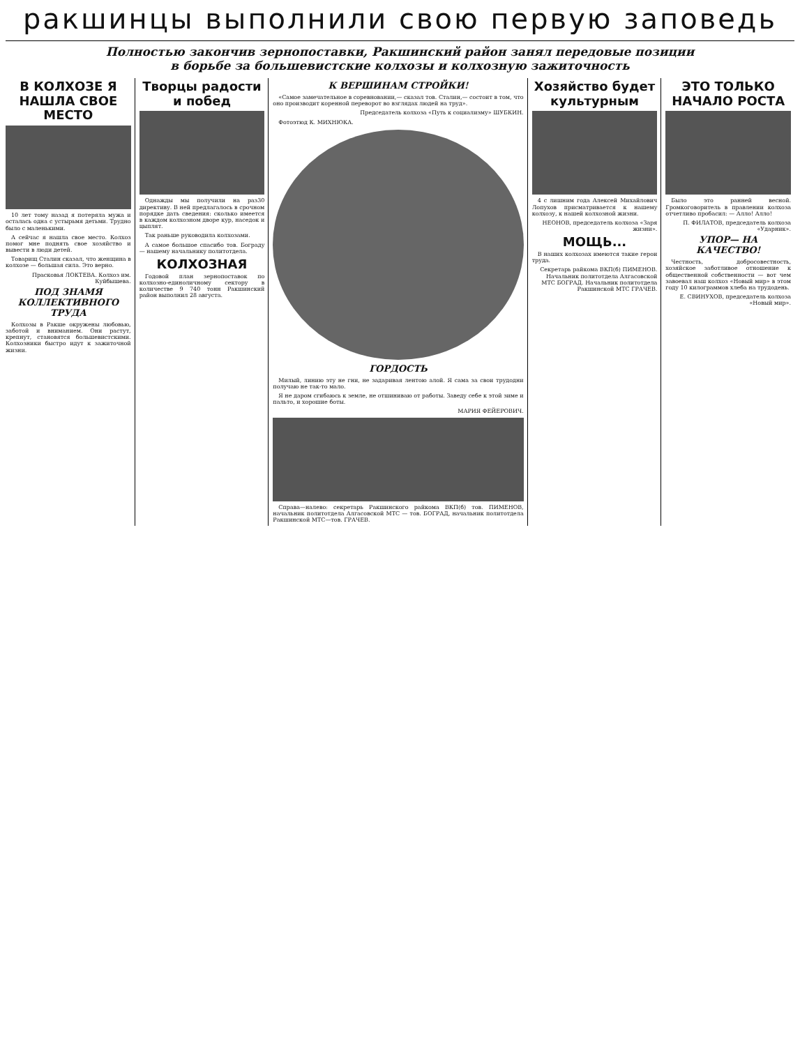ракшинцы выполнили свою первую заповедь
Полностью закончив зернопоставки, Ракшинский район занял передовые позиции
в борьбе за большевистские колхозы и колхозную зажиточность
В КОЛХОЗЕ Я НАШЛА СВОЕ МЕСТО
10 лет тому назад я потеряла мужа и осталась одна с устырьмя детьми. Трудно было с маленькими.
А сейчас я нашла свое место. Колхоз помог мне поднять свое хозяйство и вывести в люди детей.
Товарищ Сталин сказал, что женщина в колхозе — большая сила. Это верно.
Прасковья ЛОКТЕВА. Колхоз им. Куйбышева.
ПОД ЗНАМЯ КОЛЛЕКТИВНОГО ТРУДА
Колхозы в Ракше окружены любовью, заботой и вниманием. Они растут, крепнут, становятся большевистскими. Колхозники быстро идут к зажиточной жизни.
Творцы радости и побед
Однажды мы получили на раз30 директиву. В ней предлагалось в срочном порядке дать сведения: сколько имеется в каждом колхозном дворе кур, наседок и цыплят.
Так раньше руководила колхозами.
А самое большое спасибо тов. Бограду — нашему начальнику политотдела.
КОЛХОЗНАЯ
Годовой план зернопоставок по колхозно-единоличному сектору в количестве 9 740 тонн Ракшинский район выполнил 28 августа.
К ВЕРШИНАМ СТРОЙКИ!
«Самое замечательное в соревновании,— сказал тов. Сталин,— состоит в том, что оно производит коренной переворот во взглядах людей на труд».
Председатель колхоза «Путь к социализму» ШУБКИН.
Фотоэтюд К. МИХНЮКА.
ГОРДОСТЬ
Милый, линию эту не гни, не задаривая лентою алой. Я сама за свои трудодни получаю не так-то мало.
Я не даром сгибаюсь к земле, не отшиниваю от работы. Заведу себе к этой зиме и пальто, и хорошие боты.
МАРИЯ ФЕЙЕРОВИЧ.
Справа—налево: секретарь Ракшинского райкома ВКП(б) тов. ПИМЕНОВ, начальник политотдела Алгасовской МТС — тов. БОГРАД, начальник политотдела Ракшинской МТС—тов. ГРАЧЕВ.
Хозяйство будет культурным
4 с лишним года Алексей Михайлович Лопухов присматривается к нашему колхозу, к нашей колхозной жизни.
НЕОНОВ, председатель колхоза «Заря жизни».
МОЩЬ...
В наших колхозах имеются такие герои труда.
Секретарь райкома ВКП(б) ПИМЕНОВ. Начальник политотдела Алгасовской МТС БОГРАД. Начальник политотдела Ракшинской МТС ГРАЧЕВ.
ЭТО ТОЛЬКО НАЧАЛО РОСТА
Было это ранней весной. Громкоговоритель в правлении колхоза отчетливо пробасил: — Алло! Алло!
П. ФИЛАТОВ, председатель колхоза «Ударник».
УПОР— НА КАЧЕСТВО!
Честность, добросовестность, хозяйское заботливое отношение к общественной собственности — вот чем завоевал наш колхоз «Новый мир» в этом году 10 килограммов хлеба на трудодень.
Е. СВИНУХОВ, председатель колхоза «Новый мир».